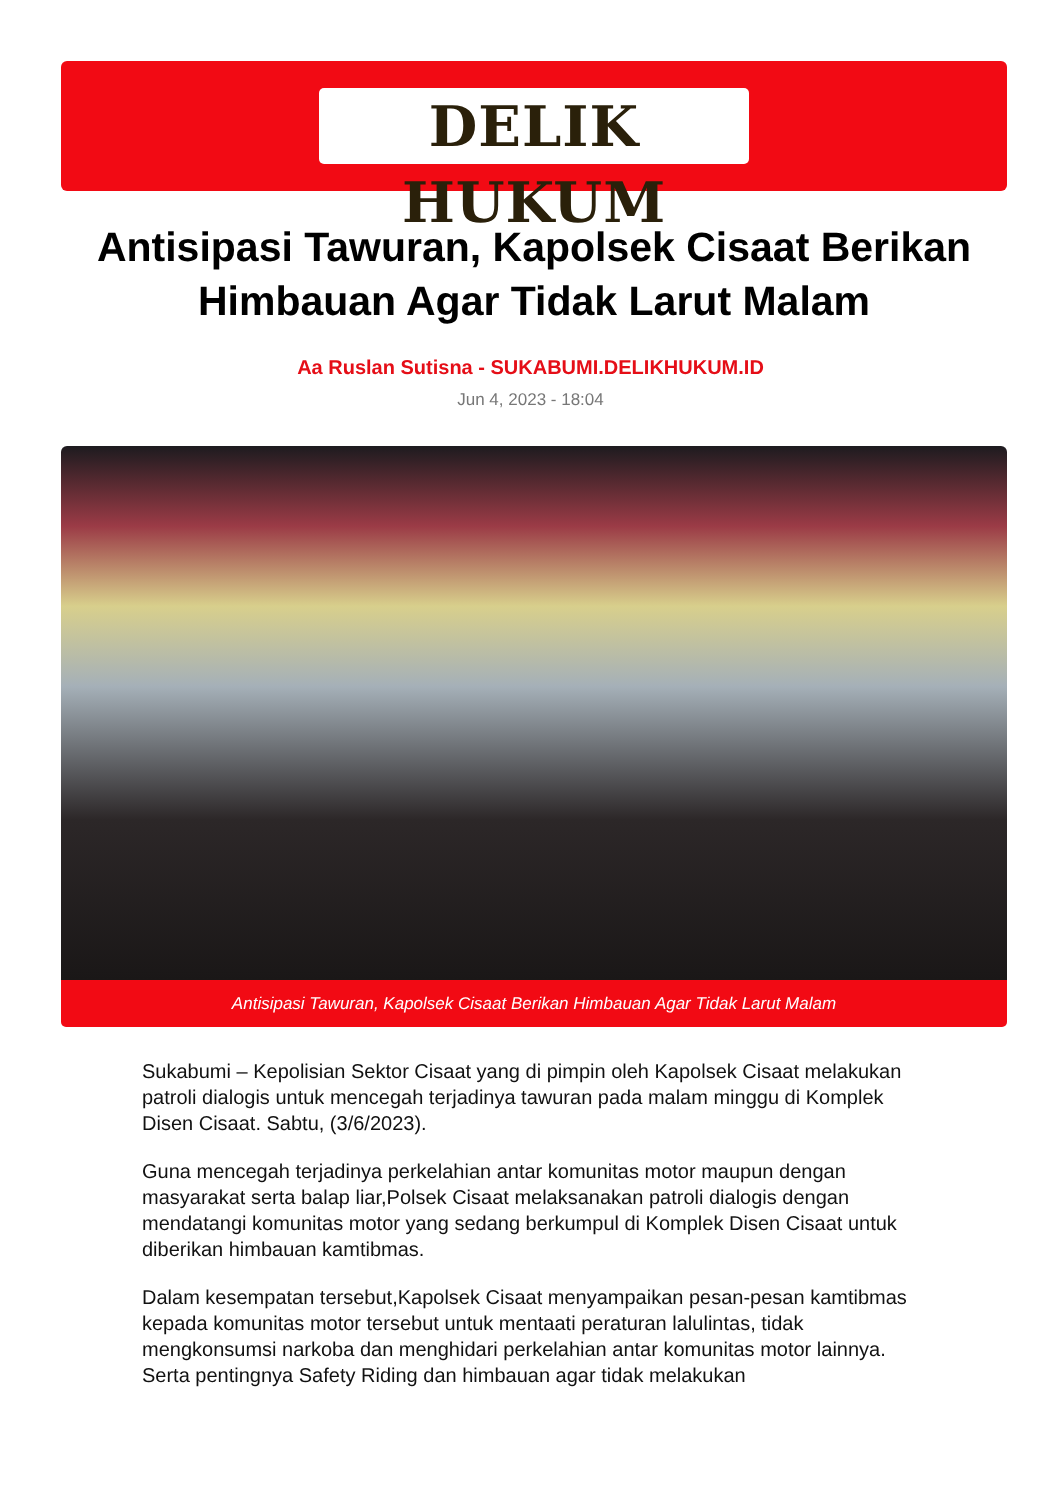DELIK HUKUM
Antisipasi Tawuran, Kapolsek Cisaat Berikan Himbauan Agar Tidak Larut Malam
Aa Ruslan Sutisna - SUKABUMI.DELIKHUKUM.ID
Jun 4, 2023 - 18:04
Antisipasi Tawuran, Kapolsek Cisaat Berikan Himbauan Agar Tidak Larut Malam
Sukabumi – Kepolisian Sektor Cisaat yang di pimpin oleh Kapolsek Cisaat melakukan patroli dialogis untuk mencegah terjadinya tawuran pada malam minggu di Komplek Disen Cisaat. Sabtu, (3/6/2023).
Guna mencegah terjadinya perkelahian antar komunitas motor maupun dengan masyarakat serta balap liar,Polsek Cisaat melaksanakan patroli dialogis dengan mendatangi komunitas motor yang sedang berkumpul di Komplek Disen Cisaat untuk diberikan himbauan kamtibmas.
Dalam kesempatan tersebut,Kapolsek Cisaat menyampaikan pesan-pesan kamtibmas kepada komunitas motor tersebut untuk mentaati peraturan lalulintas, tidak mengkonsumsi narkoba dan menghidari perkelahian antar komunitas motor lainnya. Serta pentingnya Safety Riding dan himbauan agar tidak melakukan